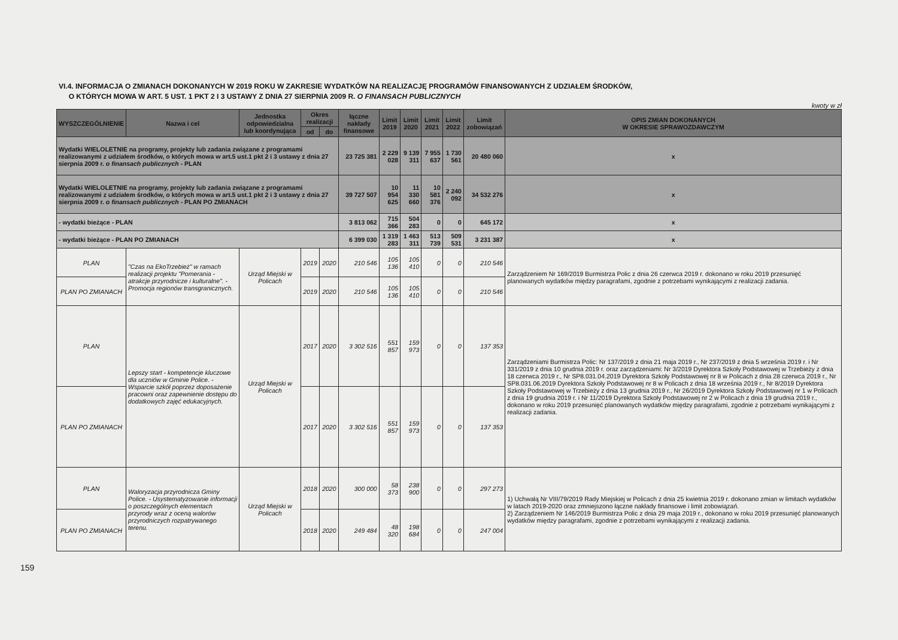VI.4. INFORMACJA O ZMIANACH DOKONANYCH W 2019 ROKU W ZAKRESIE WYDATKÓW NA REALIZACJĘ PROGRAMÓW FINANSOWANYCH Z UDZIAŁEM ŚRODKÓW,
O KTÓRYCH MOWA W ART. 5 UST. 1 PKT 2 I 3 USTAWY Z DNIA 27 SIERPNIA 2009 R. O FINANSACH PUBLICZNYCH
kwoty w zł
| WYSZCZEGÓLNIENIE | Nazwa i cel | Jednostka odpowiedzialna lub koordynująca | Okres realizacji | | łączne nakłady finansowe | Limit 2019 | Limit 2020 | Limit 2021 | Limit 2022 | Limit zobowiązań | OPIS ZMIAN DOKONANYCH W OKRESIE SPRAWOZDAWCZYM |
| --- | --- | --- | --- | --- | --- | --- | --- | --- | --- | --- | --- |
| | | | od | do | | | | | | | |
| Wydatki WIELOLETNIE na programy, projekty lub zadania związane z programami realizowanymi z udziałem środków, o których mowa w art.5 ust.1 pkt 2 i 3 ustawy z dnia 27 sierpnia 2009 r. o finansach publicznych - PLAN | | | | | 23 725 381 | 2 229 028 | 9 139 311 | 7 955 637 | 1 730 561 | 20 480 060 | x |
| Wydatki WIELOLETNIE na programy, projekty lub zadania związane z programami realizowanymi z udziałem środków, o których mowa w art.5 ust.1 pkt 2 i 3 ustawy z dnia 27 sierpnia 2009 r. o finansach publicznych - PLAN PO ZMIANACH | | | | | 39 727 507 | 10 954 625 | 11 330 660 | 10 581 376 | 2 240 092 | 34 532 276 | x |
| - wydatki bieżące - PLAN | | | | | 3 813 062 | 715 366 | 504 283 | 0 | 0 | 645 172 | x |
| - wydatki bieżące - PLAN PO ZMIANACH | | | | | 6 399 030 | 1 319 283 | 1 463 311 | 513 739 | 509 531 | 3 231 387 | x |
| PLAN | "Czas na EkoTrzebież" w ramach realizacji projektu "Pomerania - atrakcje przyrodnicze i kulturalne". - Promocja regionów transgranicznych. | Urząd Miejski w Policach | 2019 | 2020 | 210 546 | 105 136 | 105 410 | 0 | 0 | 210 546 | Zarządzeniem Nr 169/2019 Burmistrza Polic z dnia 26 czerwca 2019 r. dokonano w roku 2019 przesunięć planowanych wydatków między paragrafami, zgodnie z potrzebami wynikającymi z realizacji zadania. |
| PLAN PO ZMIANACH | | | 2019 | 2020 | 210 546 | 105 136 | 105 410 | 0 | 0 | 210 546 | |
| PLAN | Lepszy start - kompetencje kluczowe dla uczniów w Gminie Police. - Wsparcie szkół poprzez doposażenie pracowni oraz zapewnienie dostępu do dodatkowych zajęć edukacyjnych. | Urząd Miejski w Policach | 2017 | 2020 | 3 302 516 | 551 857 | 159 973 | 0 | 0 | 137 353 | Zarządzeniami Burmistrza Polic: Nr 137/2019 z dnia 21 maja 2019 r., Nr 237/2019 z dnia 5 września 2019 r. i Nr 331/2019 z dnia 10 grudnia 2019 r. oraz zarządzeniami: Nr 3/2019 Dyrektora Szkoły Podstawowej w Trzebieży z dnia 18 czerwca 2019 r., Nr SP8.031.04.2019 Dyrektora Szkoły Podstawowej nr 8 w Policach z dnia 28 czerwca 2019 r., Nr SP8.031.06.2019 Dyrektora Szkoły Podstawowej nr 8 w Policach z dnia 18 września 2019 r., Nr 8/2019 Dyrektora Szkoły Podstawowej w Trzebieży z dnia 13 grudnia 2019 r., Nr 26/2019 Dyrektora Szkoły Podstawowej nr 1 w Policach z dnia 19 grudnia 2019 r. i Nr 11/2019 Dyrektora Szkoły Podstawowej nr 2 w Policach z dnia 19 grudnia 2019 r., dokonano w roku 2019 przesunięć planowanych wydatków między paragrafami, zgodnie z potrzebami wynikającymi z realizacji zadania. |
| PLAN PO ZMIANACH | | | 2017 | 2020 | 3 302 516 | 551 857 | 159 973 | 0 | 0 | 137 353 | |
| PLAN | Waloryzacja przyrodnicza Gminy Police. - Usystematyzowanie informacji o poszczególnych elementach przyrody wraz z oceną walorów przyrodniczych rozpatrywanego terenu. | Urząd Miejski w Policach | 2018 | 2020 | 300 000 | 58 373 | 238 900 | 0 | 0 | 297 273 | 1) Uchwałą Nr VIII/79/2019 Rady Miejskiej w Policach z dnia 25 kwietnia 2019 r. dokonano zmian w limitach wydatków w latach 2019-2020 oraz zmniejszono łączne nakłady finansowe i limit zobowiązań. 2) Zarządzeniem Nr 146/2019 Burmistrza Polic z dnia 29 maja 2019 r., dokonano w roku 2019 przesunięć planowanych wydatków między paragrafami, zgodnie z potrzebami wynikającymi z realizacji zadania. |
| PLAN PO ZMIANACH | | | 2018 | 2020 | 249 484 | 48 320 | 198 684 | 0 | 0 | 247 004 | |
159